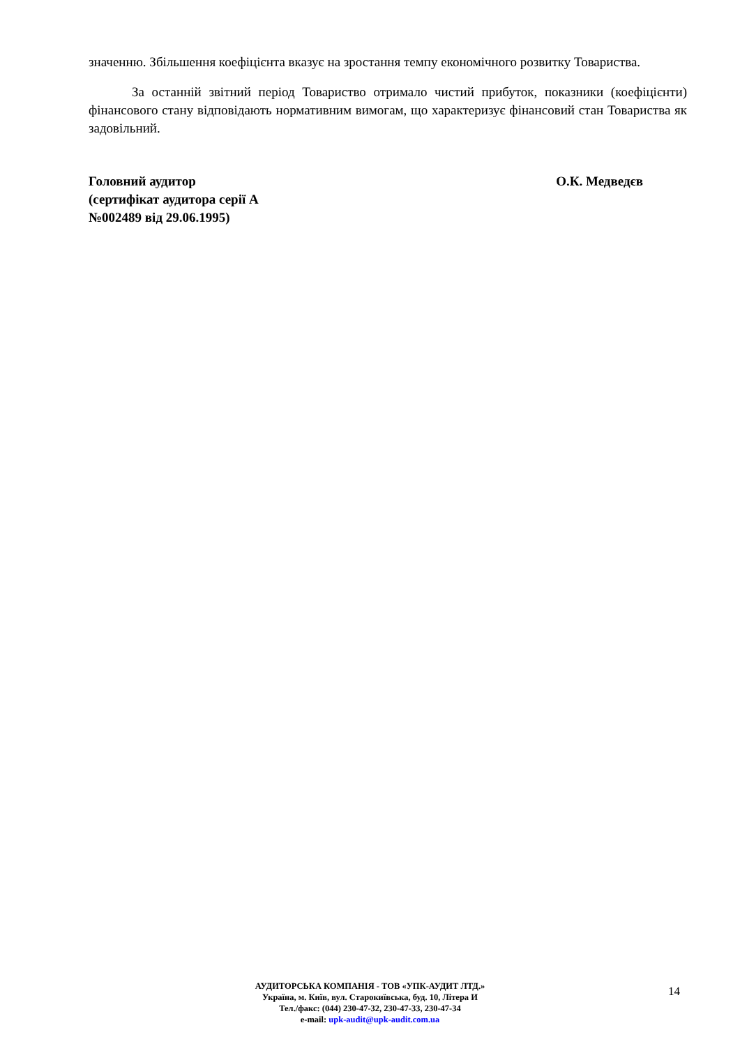значенню. Збільшення коефіцієнта вказує на зростання темпу економічного розвитку Товариства.
За останній звітний період Товариство отримало чистий прибуток, показники (коефіцієнти) фінансового стану відповідають нормативним вимогам, що характеризує фінансовий стан Товариства як задовільний.
Головний аудитор
(сертифікат аудитора серії А
№002489 від 29.06.1995)
О.К. Медведєв
АУДИТОРСЬКА КОМПАНІЯ - ТОВ «УПК-АУДИТ ЛТД.»
Україна, м. Київ, вул. Старокиївська, буд. 10, Літера И
Тел./факс: (044) 230-47-32, 230-47-33, 230-47-34
e-mail: upk-audit@upk-audit.com.ua
14